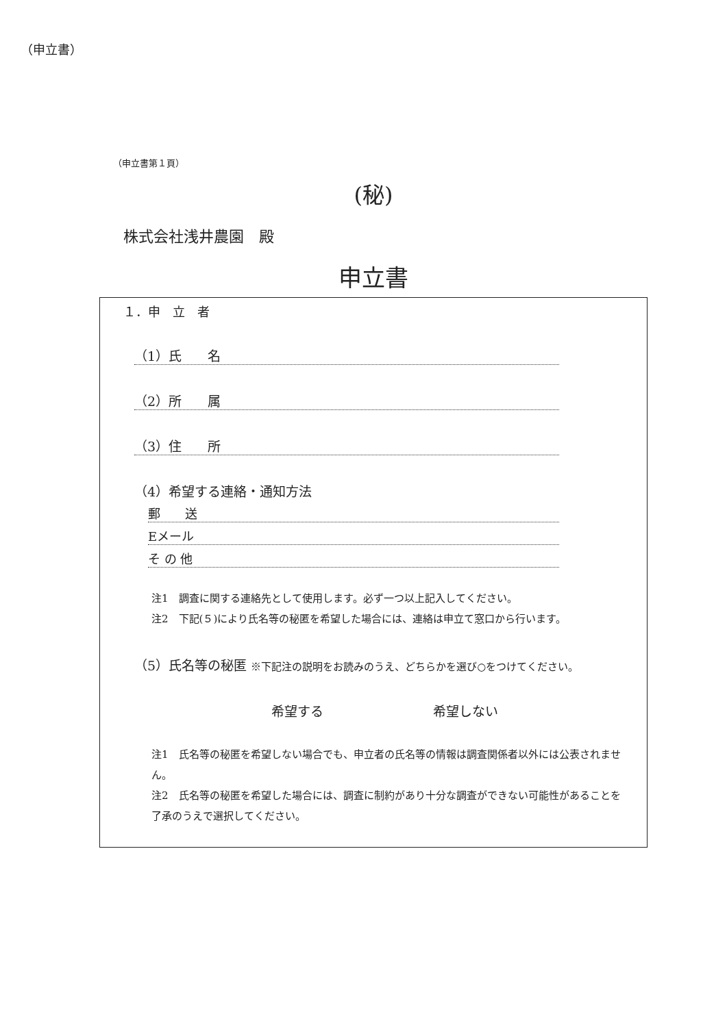（申立書）
（申立書第１頁）
(秘)
株式会社浅井農園　殿
申立書
１．申　立　者
（1）氏　　名
（2）所　　属
（3）住　　所
（4）希望する連絡・通知方法
郵　　送
Eメール
そ の 他
注1　調査に関する連絡先として使用します。必ず一つ以上記入してください。
注2　下記(５)により氏名等の秘匿を希望した場合には、連絡は申立て窓口から行います。
（5）氏名等の秘匿 ※下記注の説明をお読みのうえ、どちらかを選び○をつけてください。
希望する 希望しない
注1　氏名等の秘匿を希望しない場合でも、申立者の氏名等の情報は調査関係者以外には公表されません。
注2　氏名等の秘匿を希望した場合には、調査に制約があり十分な調査ができない可能性があることを了承のうえで選択してください。